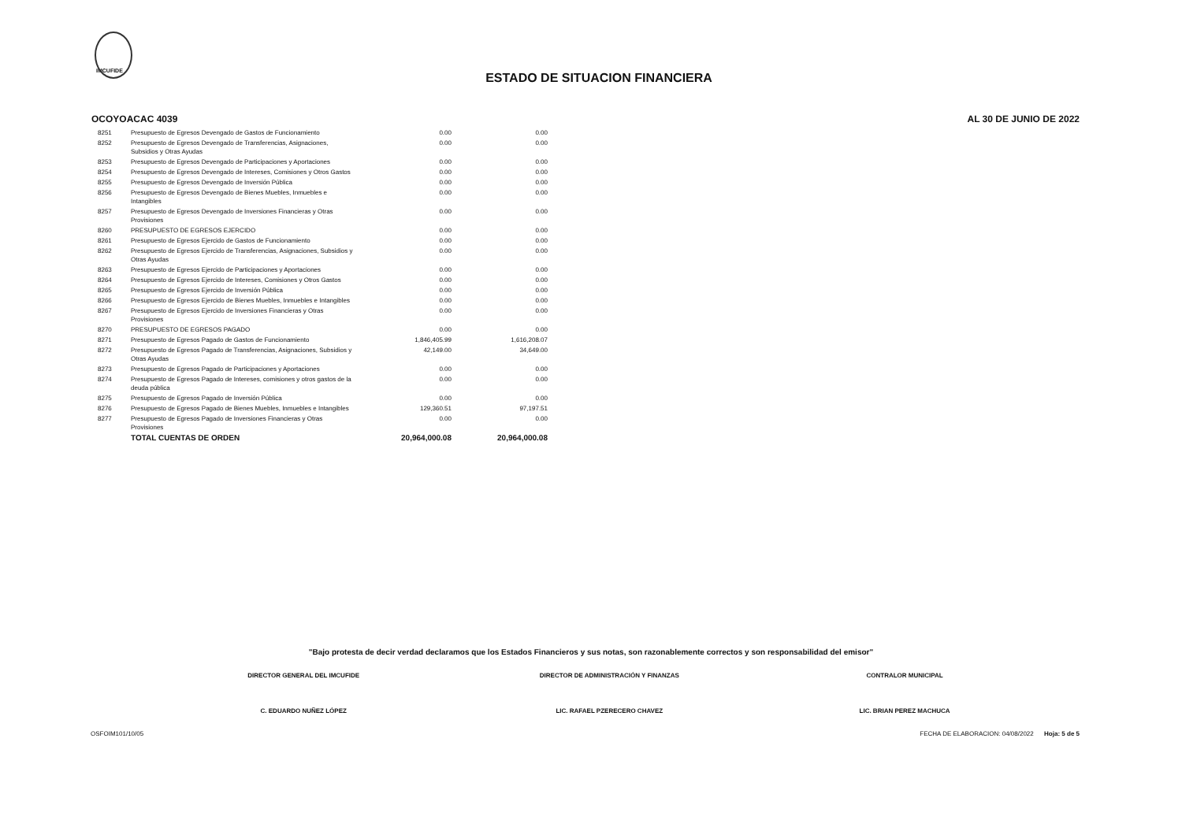IMCUFIDE
ESTADO DE SITUACION FINANCIERA
OCOYOACAC 4039 AL 30 DE JUNIO DE 2022
| 8251 | Presupuesto de Egresos Devengado de Gastos de Funcionamiento | 0.00 | 0.00 |
| 8252 | Presupuesto de Egresos Devengado de Transferencias, Asignaciones, Subsidios y Otras Ayudas | 0.00 | 0.00 |
| 8253 | Presupuesto de Egresos Devengado de Participaciones y Aportaciones | 0.00 | 0.00 |
| 8254 | Presupuesto de Egresos Devengado de Intereses, Comisiones y Otros Gastos | 0.00 | 0.00 |
| 8255 | Presupuesto de Egresos Devengado de Inversión Pública | 0.00 | 0.00 |
| 8256 | Presupuesto de Egresos Devengado de Bienes Muebles, Inmuebles e Intangibles | 0.00 | 0.00 |
| 8257 | Presupuesto de Egresos Devengado de Inversiones Financieras y Otras Provisiones | 0.00 | 0.00 |
| 8260 | PRESUPUESTO DE EGRESOS EJERCIDO | 0.00 | 0.00 |
| 8261 | Presupuesto de Egresos Ejercido de Gastos de Funcionamiento | 0.00 | 0.00 |
| 8262 | Presupuesto de Egresos Ejercido de Transferencias, Asignaciones, Subsidios y Otras Ayudas | 0.00 | 0.00 |
| 8263 | Presupuesto de Egresos Ejercido de Participaciones y Aportaciones | 0.00 | 0.00 |
| 8264 | Presupuesto de Egresos Ejercido de Intereses, Comisiones y Otros Gastos | 0.00 | 0.00 |
| 8265 | Presupuesto de Egresos Ejercido de Inversión Pública | 0.00 | 0.00 |
| 8266 | Presupuesto de Egresos Ejercido de Bienes Muebles, Inmuebles e Intangibles | 0.00 | 0.00 |
| 8267 | Presupuesto de Egresos Ejercido de Inversiones Financieras y Otras Provisiones | 0.00 | 0.00 |
| 8270 | PRESUPUESTO DE EGRESOS PAGADO | 0.00 | 0.00 |
| 8271 | Presupuesto de Egresos Pagado de Gastos de Funcionamiento | 1,846,405.99 | 1,616,208.07 |
| 8272 | Presupuesto de Egresos Pagado de Transferencias, Asignaciones, Subsidios y Otras Ayudas | 42,149.00 | 34,649.00 |
| 8273 | Presupuesto de Egresos Pagado de Participaciones y Aportaciones | 0.00 | 0.00 |
| 8274 | Presupuesto de Egresos Pagado de Intereses, comisiones y otros gastos de la deuda pública | 0.00 | 0.00 |
| 8275 | Presupuesto de Egresos Pagado de Inversión Pública | 0.00 | 0.00 |
| 8276 | Presupuesto de Egresos Pagado de Bienes Muebles, Inmuebles e Intangibles | 129,360.51 | 97,197.51 |
| 8277 | Presupuesto de Egresos Pagado de Inversiones Financieras y Otras Provisiones | 0.00 | 0.00 |
| | TOTAL CUENTAS DE ORDEN | 20,964,000.08 | 20,964,000.08 |
"Bajo protesta de decir verdad declaramos que los Estados Financieros y sus notas, son razonablemente correctos y son responsabilidad del emisor"
DIRECTOR GENERAL DEL IMCUFIDE
C. EDUARDO NUÑEZ LÓPEZ
DIRECTOR DE ADMINISTRACIÓN Y FINANZAS
LIC. RAFAEL PZERECERO CHAVEZ
CONTRALOR MUNICIPAL
LIC. BRIAN PEREZ MACHUCA
OSFOIM101/10/05 FECHA DE ELABORACION: 04/08/2022 Hoja: 5 de 5